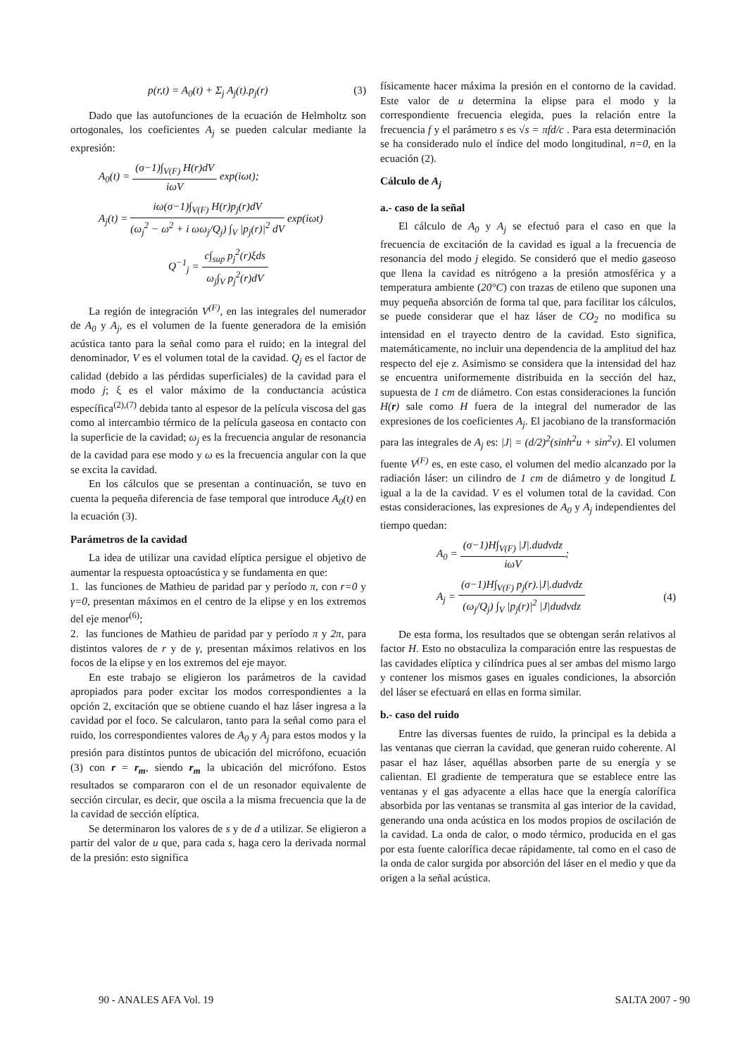p(r,t) = A<sub>0</sub>(t) + Σ<sub>j</sub> A<sub>j</sub>(t).p<sub>j</sub>(r) (3)
Dado que las autofunciones de la ecuación de Helmholtz son ortogonales, los coeficientes A<sub>j</sub> se pueden calcular mediante la expresión:
A<sub>0</sub>(t) = (σ−1)∫<sub>V(F)</sub> H(r)dV iωV exp(iωt);
A<sub>j</sub>(t) = iω(σ−1)∫<sub>V(F)</sub> H(r)p<sub>j</sub>(r)dV (ω<sub>j</sub><sup>2</sup> − ω<sup>2</sup> + i ωω<sub>j</sub>/Q<sub>j</sub>) ∫<sub>V</sub> |p<sub>j</sub>(r)|<sup>2</sup> dV exp(iωt)
Q<sup>−1</sup><sub>j</sub> = c∫<sub>sup</sub> p<sub>j</sub><sup>2</sup>(r)ξds ω<sub>j</sub>∫<sub>V</sub> p<sub>j</sub><sup>2</sup>(r)dV
La región de integración V<sup>(F)</sup>, en las integrales del numerador de A<sub>0</sub> y A<sub>j</sub>, es el volumen de la fuente generadora de la emisión acústica tanto para la señal como para el ruido; en la integral del denominador, V es el volumen total de la cavidad. Q<sub>j</sub> es el factor de calidad (debido a las pérdidas superficiales) de la cavidad para el modo j; ξ es el valor máximo de la conductancia acústica específica<sup>(2),(7)</sup> debida tanto al espesor de la película viscosa del gas como al intercambio térmico de la película gaseosa en contacto con la superficie de la cavidad; ω<sub>j</sub> es la frecuencia angular de resonancia de la cavidad para ese modo y ω es la frecuencia angular con la que se excita la cavidad.
En los cálculos que se presentan a continuación, se tuvo en cuenta la pequeña diferencia de fase temporal que introduce A<sub>0</sub>(t) en la ecuación (3).
Parámetros de la cavidad
La idea de utilizar una cavidad elíptica persigue el objetivo de aumentar la respuesta optoacústica y se fundamenta en que:
1. las funciones de Mathieu de paridad par y período π, con r=0 y γ=0, presentan máximos en el centro de la elipse y en los extremos del eje menor<sup>(6)</sup>;
2. las funciones de Mathieu de paridad par y período π y 2π, para distintos valores de r y de γ, presentan máximos relativos en los focos de la elipse y en los extremos del eje mayor.
En este trabajo se eligieron los parámetros de la cavidad apropiados para poder excitar los modos correspondientes a la opción 2, excitación que se obtiene cuando el haz láser ingresa a la cavidad por el foco. Se calcularon, tanto para la señal como para el ruido, los correspondientes valores de A<sub>0</sub> y A<sub>j</sub> para estos modos y la presión para distintos puntos de ubicación del micrófono, ecuación (3) con r = r<sub>m</sub>, siendo r<sub>m</sub> la ubicación del micrófono. Estos resultados se compararon con el de un resonador equivalente de sección circular, es decir, que oscila a la misma frecuencia que la de la cavidad de sección elíptica.
Se determinaron los valores de s y de d a utilizar. Se eligieron a partir del valor de u que, para cada s, haga cero la derivada normal de la presión: esto significa
físicamente hacer máxima la presión en el contorno de la cavidad. Este valor de u determina la elipse para el modo y la correspondiente frecuencia elegida, pues la relación entre la frecuencia f y el parámetro s es √s = πfd/c . Para esta determinación se ha considerado nulo el índice del modo longitudinal, n=0, en la ecuación (2).
Cálculo de A<sub>j</sub>
a.- caso de la señal
El cálculo de A<sub>0</sub> y A<sub>j</sub> se efectuó para el caso en que la frecuencia de excitación de la cavidad es igual a la frecuencia de resonancia del modo j elegido. Se consideró que el medio gaseoso que llena la cavidad es nitrógeno a la presión atmosférica y a temperatura ambiente (20°C) con trazas de etileno que suponen una muy pequeña absorción de forma tal que, para facilitar los cálculos, se puede considerar que el haz láser de CO<sub>2</sub> no modifica su intensidad en el trayecto dentro de la cavidad. Esto significa, matemáticamente, no incluir una dependencia de la amplitud del haz respecto del eje z. Asimismo se considera que la intensidad del haz se encuentra uniformemente distribuida en la sección del haz, supuesta de 1 cm de diámetro. Con estas consideraciones la función H(r) sale como H fuera de la integral del numerador de las expresiones de los coeficientes A<sub>j</sub>. El jacobiano de la transformación para las integrales de A<sub>j</sub> es: |J| = (d/2)<sup>2</sup>(sinh<sup>2</sup>u + sin<sup>2</sup>v). El volumen fuente V<sup>(F)</sup> es, en este caso, el volumen del medio alcanzado por la radiación láser: un cilindro de 1 cm de diámetro y de longitud L igual a la de la cavidad. V es el volumen total de la cavidad. Con estas consideraciones, las expresiones de A<sub>0</sub> y A<sub>j</sub> independientes del tiempo quedan:
A<sub>0</sub> = (σ−1)H∫<sub>V(F)</sub> |J|.dudvdz iωV;
A<sub>j</sub> = (σ−1)H∫<sub>V(F)</sub> p<sub>j</sub>(r).|J|.dudvdz (ω<sub>j</sub>/Q<sub>j</sub>) ∫<sub>V</sub> |p<sub>j</sub>(r)|<sup>2</sup> |J|dudvdz (4)
De esta forma, los resultados que se obtengan serán relativos al factor H. Esto no obstaculiza la comparación entre las respuestas de las cavidades elíptica y cilíndrica pues al ser ambas del mismo largo y contener los mismos gases en iguales condiciones, la absorción del láser se efectuará en ellas en forma similar.
b.- caso del ruido
Entre las diversas fuentes de ruido, la principal es la debida a las ventanas que cierran la cavidad, que generan ruido coherente. Al pasar el haz láser, aquéllas absorben parte de su energía y se calientan. El gradiente de temperatura que se establece entre las ventanas y el gas adyacente a ellas hace que la energía calorífica absorbida por las ventanas se transmita al gas interior de la cavidad, generando una onda acústica en los modos propios de oscilación de la cavidad. La onda de calor, o modo térmico, producida en el gas por esta fuente calorífica decae rápidamente, tal como en el caso de la onda de calor surgida por absorción del láser en el medio y que da origen a la señal acústica.
90 - ANALES AFA Vol. 19 SALTA 2007 - 90